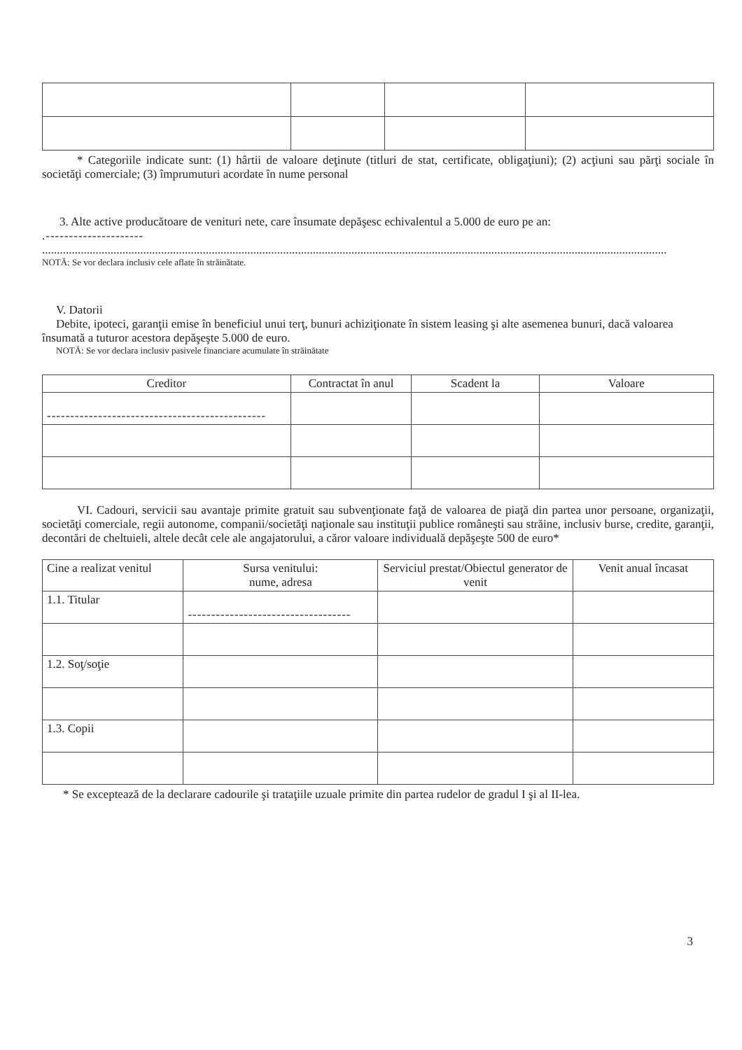* Categoriile indicate sunt: (1) hârtii de valoare deţinute (titluri de stat, certificate, obligaţiuni); (2) acţiuni sau părţi sociale în societăţi comerciale; (3) împrumuturi acordate în nume personal
3. Alte active producătoare de venituri nete, care însumate depăşesc echivalentul a 5.000 de euro pe an:
.---------------------
..................................................................................................................................................................................................................
NOTĂ: Se vor declara inclusiv cele aflate în străinătate.
V. Datorii
Debite, ipoteci, garanţii emise în beneficiul unui terţ, bunuri achiziţionate în sistem leasing şi alte asemenea bunuri, dacă valoarea însumată a tuturor acestora depăşeşte 5.000 de euro.
NOTĂ: Se vor declara inclusiv pasivele financiare acumulate în străinătate
| Creditor | Contractat în anul | Scadent la | Valoare |
| --- | --- | --- | --- |
| ----------------------------------------------- | | | |
VI. Cadouri, servicii sau avantaje primite gratuit sau subvenţionate faţă de valoarea de piaţă din partea unor persoane, organizaţii, societăţi comerciale, regii autonome, companii/societăţi naţionale sau instituţii publice româneşti sau străine, inclusiv burse, credite, garanţii, decontări de cheltuieli, altele decât cele ale angajatorului, a căror valoare individuală depăşeşte 500 de euro*
| Cine a realizat venitul | Sursa venitului: nume, adresa | Serviciul prestat/Obiectul generator de venit | Venit anual încasat |
| --- | --- | --- | --- |
| 1.1. Titular | ----------------------------------- | | |
| 1.2. Soţ/soţie | | | |
| 1.3. Copii | | | |
* Se exceptează de la declarare cadourile şi trataţiile uzuale primite din partea rudelor de gradul I şi al II-lea.
3